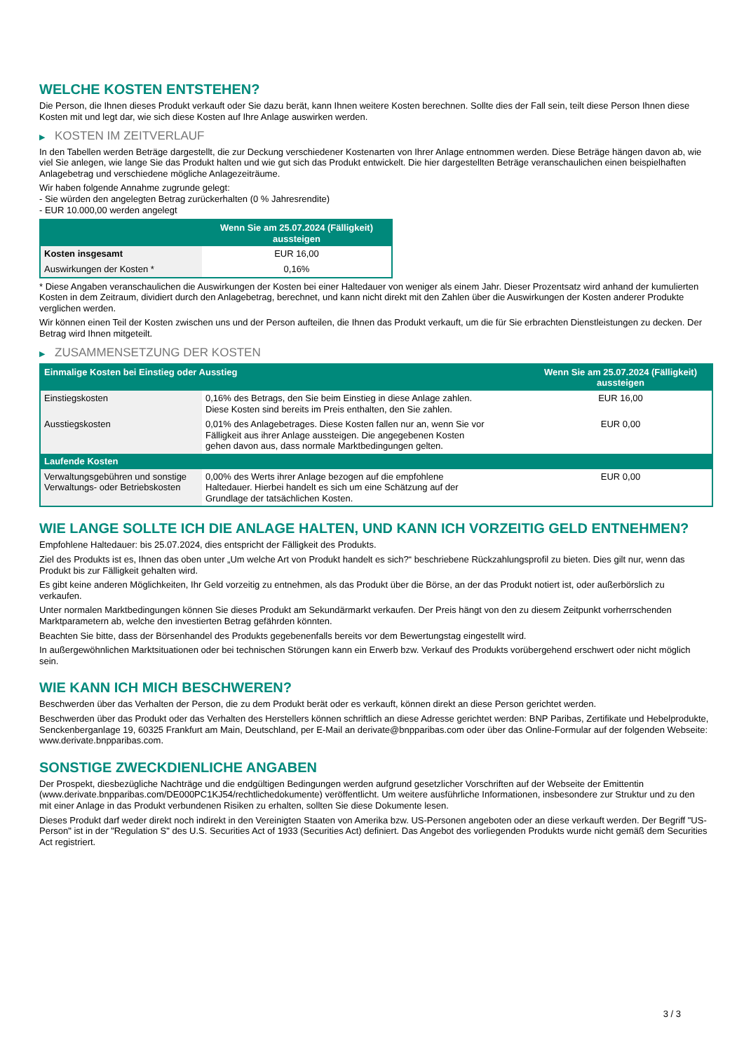WELCHE KOSTEN ENTSTEHEN?
Die Person, die Ihnen dieses Produkt verkauft oder Sie dazu berät, kann Ihnen weitere Kosten berechnen. Sollte dies der Fall sein, teilt diese Person Ihnen diese Kosten mit und legt dar, wie sich diese Kosten auf Ihre Anlage auswirken werden.
▶ KOSTEN IM ZEITVERLAUF
In den Tabellen werden Beträge dargestellt, die zur Deckung verschiedener Kostenarten von Ihrer Anlage entnommen werden. Diese Beträge hängen davon ab, wie viel Sie anlegen, wie lange Sie das Produkt halten und wie gut sich das Produkt entwickelt. Die hier dargestellten Beträge veranschaulichen einen beispielhaften Anlagebetrag und verschiedene mögliche Anlagezeiträume.
Wir haben folgende Annahme zugrunde gelegt:
- Sie würden den angelegten Betrag zurückerhalten (0 % Jahresrendite)
- EUR 10.000,00 werden angelegt
| | Wenn Sie am 25.07.2024 (Fälligkeit) aussteigen |
| --- | --- |
| Kosten insgesamt | EUR 16,00 |
| Auswirkungen der Kosten * | 0,16% |
* Diese Angaben veranschaulichen die Auswirkungen der Kosten bei einer Haltedauer von weniger als einem Jahr. Dieser Prozentsatz wird anhand der kumulierten Kosten in dem Zeitraum, dividiert durch den Anlagebetrag, berechnet, und kann nicht direkt mit den Zahlen über die Auswirkungen der Kosten anderer Produkte verglichen werden.
Wir können einen Teil der Kosten zwischen uns und der Person aufteilen, die Ihnen das Produkt verkauft, um die für Sie erbrachten Dienstleistungen zu decken. Der Betrag wird Ihnen mitgeteilt.
▶ ZUSAMMENSETZUNG DER KOSTEN
| Einmalige Kosten bei Einstieg oder Ausstieg | | Wenn Sie am 25.07.2024 (Fälligkeit) aussteigen |
| --- | --- | --- |
| Einstiegskosten | 0,16% des Betrags, den Sie beim Einstieg in diese Anlage zahlen. Diese Kosten sind bereits im Preis enthalten, den Sie zahlen. | EUR 16,00 |
| Ausstiegskosten | 0,01% des Anlagebetrages. Diese Kosten fallen nur an, wenn Sie vor Fälligkeit aus ihrer Anlage aussteigen. Die angegebenen Kosten gehen davon aus, dass normale Marktbedingungen gelten. | EUR 0,00 |
| Laufende Kosten | | |
| Verwaltungsgebühren und sonstige Verwaltungs- oder Betriebskosten | 0,00% des Werts ihrer Anlage bezogen auf die empfohlene Haltedauer. Hierbei handelt es sich um eine Schätzung auf der Grundlage der tatsächlichen Kosten. | EUR 0,00 |
WIE LANGE SOLLTE ICH DIE ANLAGE HALTEN, UND KANN ICH VORZEITIG GELD ENTNEHMEN?
Empfohlene Haltedauer: bis 25.07.2024, dies entspricht der Fälligkeit des Produkts.
Ziel des Produkts ist es, Ihnen das oben unter „Um welche Art von Produkt handelt es sich?“ beschriebene Rückzahlungsprofil zu bieten. Dies gilt nur, wenn das Produkt bis zur Fälligkeit gehalten wird.
Es gibt keine anderen Möglichkeiten, Ihr Geld vorzeitig zu entnehmen, als das Produkt über die Börse, an der das Produkt notiert ist, oder außerbörslich zu verkaufen.
Unter normalen Marktbedingungen können Sie dieses Produkt am Sekundärmarkt verkaufen. Der Preis hängt von den zu diesem Zeitpunkt vorherrschenden Marktparametern ab, welche den investierten Betrag gefährden könnten.
Beachten Sie bitte, dass der Börsenhandel des Produkts gegebenenfalls bereits vor dem Bewertungstag eingestellt wird.
In außergewöhnlichen Marktsituationen oder bei technischen Störungen kann ein Erwerb bzw. Verkauf des Produkts vorübergehend erschwert oder nicht möglich sein.
WIE KANN ICH MICH BESCHWEREN?
Beschwerden über das Verhalten der Person, die zu dem Produkt berät oder es verkauft, können direkt an diese Person gerichtet werden.
Beschwerden über das Produkt oder das Verhalten des Herstellers können schriftlich an diese Adresse gerichtet werden: BNP Paribas, Zertifikate und Hebelprodukte, Senckenberganlage 19, 60325 Frankfurt am Main, Deutschland, per E-Mail an derivate@bnpparibas.com oder über das Online-Formular auf der folgenden Webseite: www.derivate.bnpparibas.com.
SONSTIGE ZWECKDIENLICHE ANGABEN
Der Prospekt, diesbezügliche Nachträge und die endgültigen Bedingungen werden aufgrund gesetzlicher Vorschriften auf der Webseite der Emittentin (www.derivate.bnpparibas.com/DE000PC1KJ54/rechtlichedokumente) veröffentlicht. Um weitere ausführliche Informationen, insbesondere zur Struktur und zu den mit einer Anlage in das Produkt verbundenen Risiken zu erhalten, sollten Sie diese Dokumente lesen.
Dieses Produkt darf weder direkt noch indirekt in den Vereinigten Staaten von Amerika bzw. US-Personen angeboten oder an diese verkauft werden. Der Begriff "US-Person" ist in der "Regulation S" des U.S. Securities Act of 1933 (Securities Act) definiert. Das Angebot des vorliegenden Produkts wurde nicht gemäß dem Securities Act registriert.
3 / 3